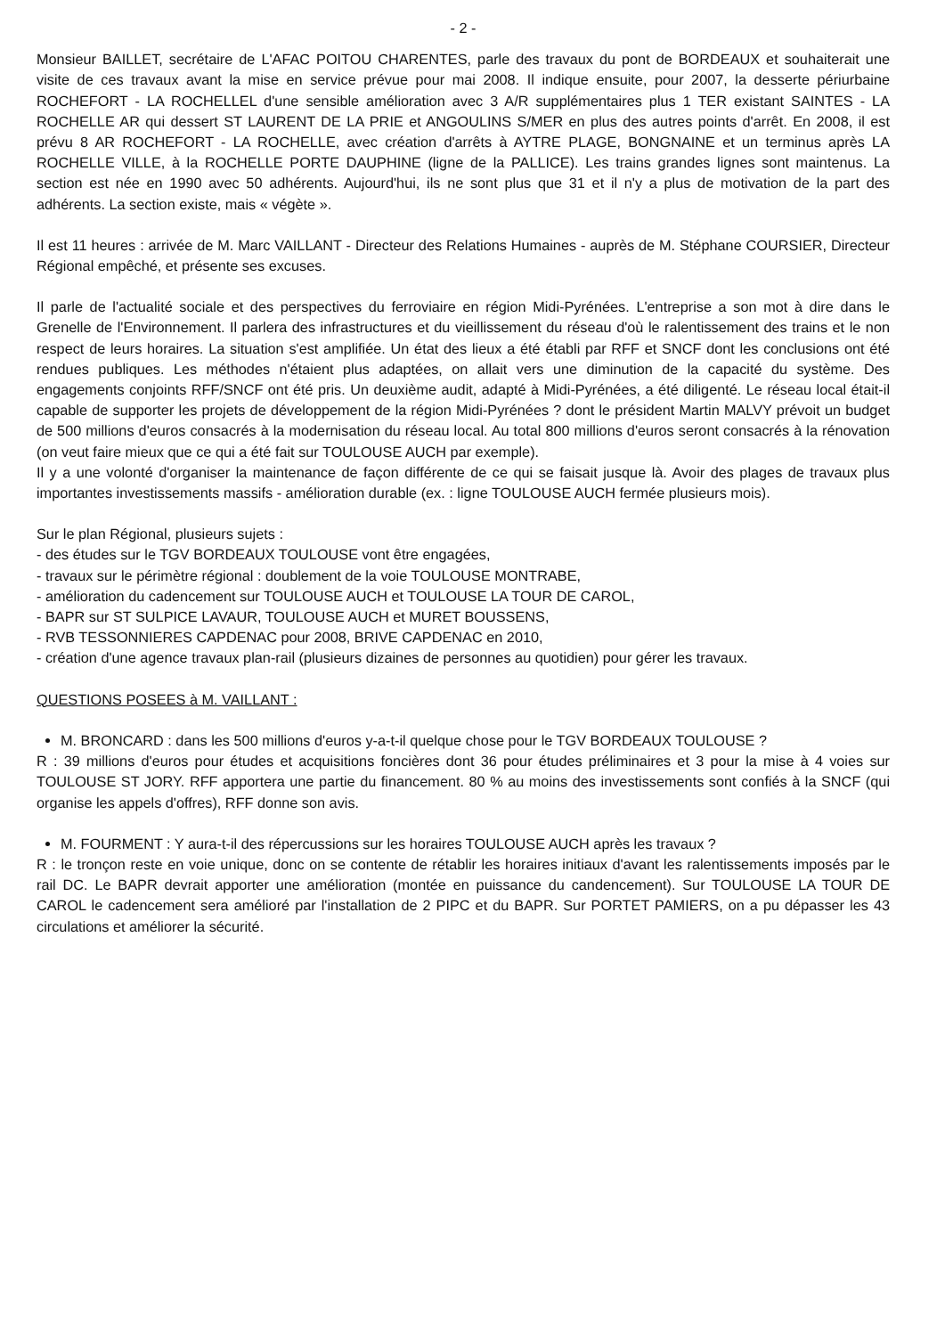- 2 -
Monsieur BAILLET, secrétaire de L'AFAC POITOU CHARENTES, parle des travaux du pont de BORDEAUX et souhaiterait une visite de ces travaux avant la mise en service prévue pour mai 2008. Il indique ensuite, pour 2007, la desserte périurbaine ROCHEFORT - LA ROCHELLEL d'une sensible amélioration avec 3 A/R supplémentaires plus 1 TER existant SAINTES - LA ROCHELLE AR qui dessert ST LAURENT DE LA PRIE et ANGOULINS S/MER en plus des autres points d'arrêt. En 2008, il est prévu 8 AR ROCHEFORT - LA ROCHELLE, avec création d'arrêts à AYTRE PLAGE, BONGNAINE et un terminus après LA ROCHELLE VILLE, à la ROCHELLE PORTE DAUPHINE (ligne de la PALLICE). Les trains grandes lignes sont maintenus. La section est née en 1990 avec 50 adhérents. Aujourd'hui, ils ne sont plus que 31 et il n'y a plus de motivation de la part des adhérents. La section existe, mais « végète ».
Il est 11 heures : arrivée de M. Marc VAILLANT - Directeur des Relations Humaines - auprès de M. Stéphane COURSIER, Directeur Régional empêché, et présente ses excuses.
Il parle de l'actualité sociale et des perspectives du ferroviaire en région Midi-Pyrénées. L'entreprise a son mot à dire dans le Grenelle de l'Environnement. Il parlera des infrastructures et du vieillissement du réseau d'où le ralentissement des trains et le non respect de leurs horaires. La situation s'est amplifiée. Un état des lieux a été établi par RFF et SNCF dont les conclusions ont été rendues publiques. Les méthodes n'étaient plus adaptées, on allait vers une diminution de la capacité du système. Des engagements conjoints RFF/SNCF ont été pris. Un deuxième audit, adapté à Midi-Pyrénées, a été diligenté. Le réseau local était-il capable de supporter les projets de développement de la région Midi-Pyrénées ? dont le président Martin MALVY prévoit un budget de 500 millions d'euros consacrés à la modernisation du réseau local. Au total 800 millions d'euros seront consacrés à la rénovation (on veut faire mieux que ce qui a été fait sur TOULOUSE AUCH par exemple).
Il y a une volonté d'organiser la maintenance de façon différente de ce qui se faisait jusque là. Avoir des plages de travaux plus importantes investissements massifs - amélioration durable (ex. : ligne TOULOUSE AUCH fermée plusieurs mois).
Sur le plan Régional, plusieurs sujets :
- des études sur le TGV BORDEAUX TOULOUSE vont être engagées,
- travaux sur le périmètre régional : doublement de la voie TOULOUSE MONTRABE,
- amélioration du cadencement sur TOULOUSE AUCH et TOULOUSE LA TOUR DE CAROL,
- BAPR sur ST SULPICE LAVAUR, TOULOUSE AUCH et MURET BOUSSENS,
- RVB TESSONNIERES CAPDENAC pour 2008, BRIVE CAPDENAC en 2010,
- création d'une agence travaux plan-rail (plusieurs dizaines de personnes au quotidien) pour gérer les travaux.
QUESTIONS POSEES à M. VAILLANT :
M. BRONCARD : dans les 500 millions d'euros y-a-t-il quelque chose pour le TGV BORDEAUX TOULOUSE ?
R : 39 millions d'euros pour études et acquisitions foncières dont 36 pour études préliminaires et 3 pour la mise à 4 voies sur TOULOUSE ST JORY. RFF apportera une partie du financement. 80 % au moins des investissements sont confiés à la SNCF (qui organise les appels d'offres), RFF donne son avis.
M. FOURMENT : Y aura-t-il des répercussions sur les horaires TOULOUSE AUCH après les travaux ?
R : le tronçon reste en voie unique, donc on se contente de rétablir les horaires initiaux d'avant les ralentissements imposés par le rail DC. Le BAPR devrait apporter une amélioration (montée en puissance du candencement). Sur TOULOUSE LA TOUR DE CAROL le cadencement sera amélioré par l'installation de 2 PIPC et du BAPR. Sur PORTET PAMIERS, on a pu dépasser les 43 circulations et améliorer la sécurité.